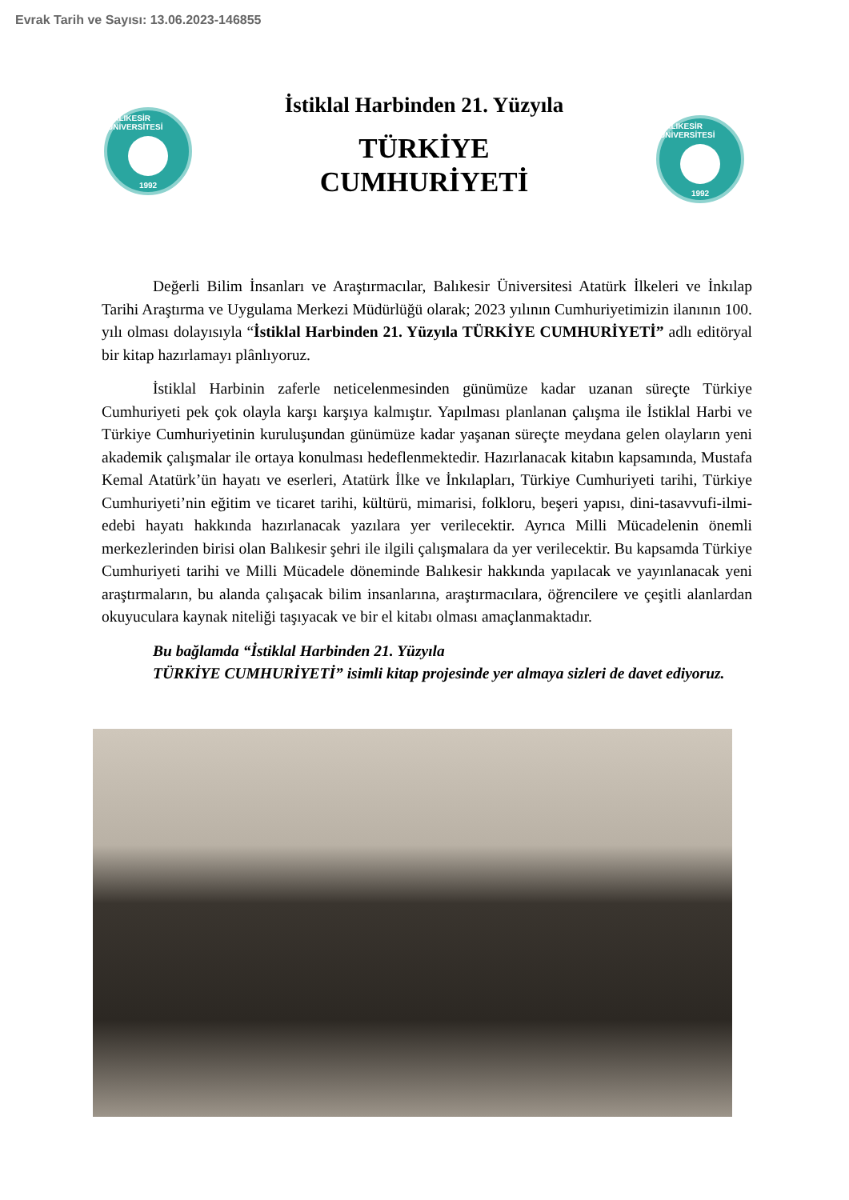Evrak Tarih ve Sayısı: 13.06.2023-146855
BALIKESİR ÜNİVERSİTESİ
1992
İstiklal Harbinden 21. Yüzyıla
TÜRKİYE
CUMHURİYETİ
BALIKESİR ÜNİVERSİTESİ
1992
Değerli Bilim İnsanları ve Araştırmacılar, Balıkesir Üniversitesi Atatürk İlkeleri ve İnkılap Tarihi Araştırma ve Uygulama Merkezi Müdürlüğü olarak; 2023 yılının Cumhuriyetimizin ilanının 100. yılı olması dolayısıyla “İstiklal Harbinden 21. Yüzyıla TÜRKİYE CUMHURİYETİ” adlı editöryal bir kitap hazırlamayı plânlıyoruz.
İstiklal Harbinin zaferle neticelenmesinden günümüze kadar uzanan süreçte Türkiye Cumhuriyeti pek çok olayla karşı karşıya kalmıştır. Yapılması planlanan çalışma ile İstiklal Harbi ve Türkiye Cumhuriyetinin kuruluşundan günümüze kadar yaşanan süreçte meydana gelen olayların yeni akademik çalışmalar ile ortaya konulması hedeflenmektedir. Hazırlanacak kitabın kapsamında, Mustafa Kemal Atatürk’ün hayatı ve eserleri, Atatürk İlke ve İnkılapları, Türkiye Cumhuriyeti tarihi, Türkiye Cumhuriyeti’nin eğitim ve ticaret tarihi, kültürü, mimarisi, folkloru, beşeri yapısı, dini-tasavvufi-ilmi-edebi hayatı hakkında hazırlanacak yazılara yer verilecektir. Ayrıca Milli Mücadelenin önemli merkezlerinden birisi olan Balıkesir şehri ile ilgili çalışmalara da yer verilecektir. Bu kapsamda Türkiye Cumhuriyeti tarihi ve Milli Mücadele döneminde Balıkesir hakkında yapılacak ve yayınlanacak yeni araştırmaların, bu alanda çalışacak bilim insanlarına, araştırmacılara, öğrencilere ve çeşitli alanlardan okuyuculara kaynak niteliği taşıyacak ve bir el kitabı olması amaçlanmaktadır.
Bu bağlamda “İstiklal Harbinden 21. Yüzyıla
TÜRKİYE CUMHURİYETİ” isimli kitap projesinde yer almaya sizleri de davet ediyoruz.